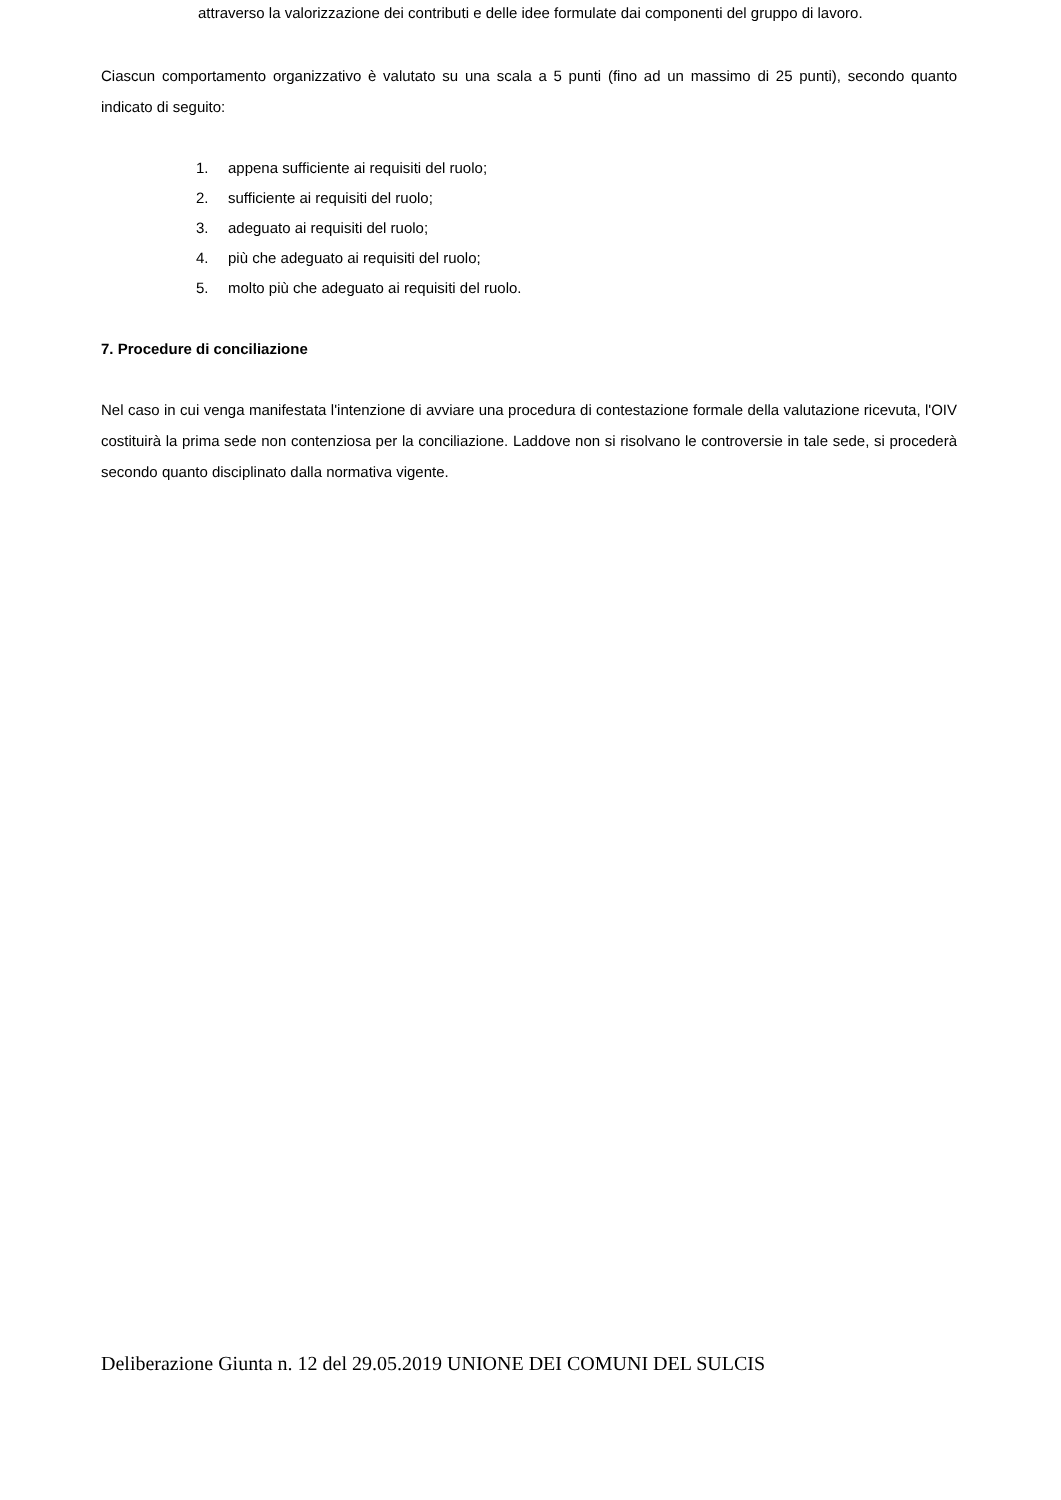attraverso la valorizzazione dei contributi e delle idee formulate dai componenti del gruppo di lavoro.
Ciascun comportamento organizzativo è valutato su una scala a 5 punti (fino ad un massimo di 25 punti), secondo quanto indicato di seguito:
1. appena sufficiente ai requisiti del ruolo;
2. sufficiente ai requisiti del ruolo;
3. adeguato ai requisiti del ruolo;
4. più che adeguato ai requisiti del ruolo;
5. molto più che adeguato ai requisiti del ruolo.
7. Procedure di conciliazione
Nel caso in cui venga manifestata l'intenzione di avviare una procedura di contestazione formale della valutazione ricevuta, l'OIV costituirà la prima sede non contenziosa per la conciliazione. Laddove non si risolvano le controversie in tale sede, si procederà secondo quanto disciplinato dalla normativa vigente.
Deliberazione Giunta n. 12 del 29.05.2019 UNIONE DEI COMUNI DEL SULCIS